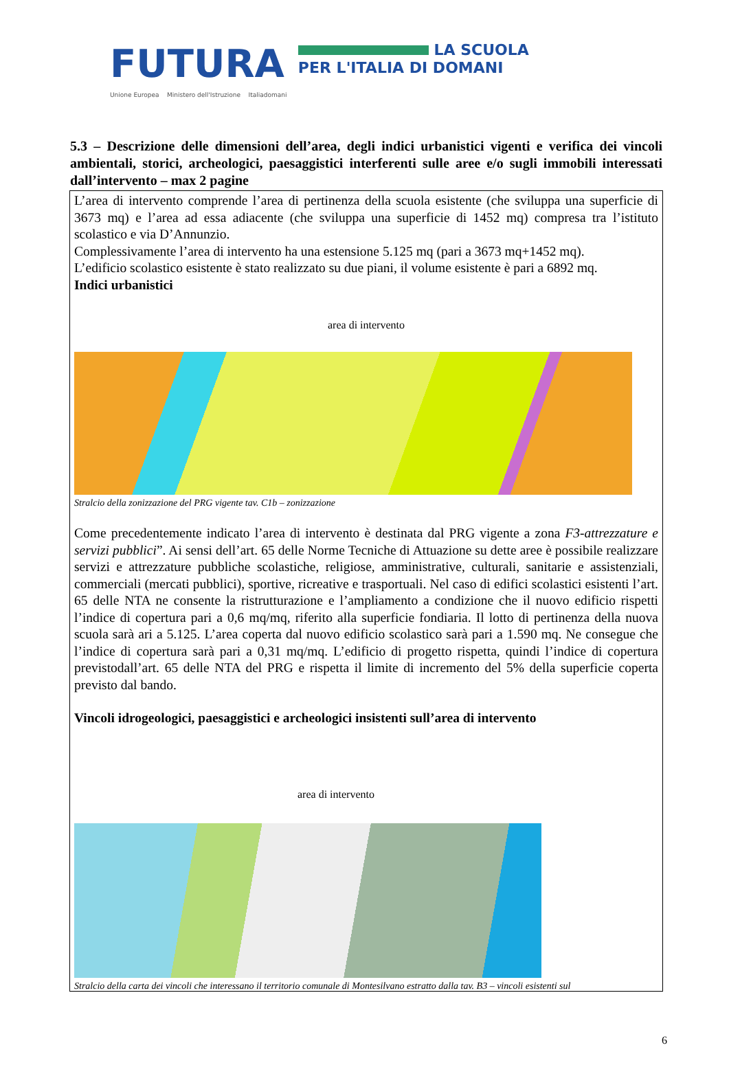FUTURA LA SCUOLA
PER L'ITALIA DI DOMANI
Unione Europea Ministero dell'Istruzione Italiadomani
5.3 – Descrizione delle dimensioni dell’area, degli indici urbanistici vigenti e verifica dei vincoli ambientali, storici, archeologici, paesaggistici interferenti sulle aree e/o sugli immobili interessati dall’intervento – max 2 pagine
L’area di intervento comprende l’area di pertinenza della scuola esistente (che sviluppa una superficie di 3673 mq) e l’area ad essa adiacente (che sviluppa una superficie di 1452 mq) compresa tra l’istituto scolastico e via D’Annunzio.
Complessivamente l’area di intervento ha una estensione 5.125 mq (pari a 3673 mq+1452 mq).
L’edificio scolastico esistente è stato realizzato su due piani, il volume esistente è pari a 6892 mq.
Indici urbanistici
area di intervento
Stralcio della zonizzazione del PRG vigente tav. C1b – zonizzazione
Come precedentemente indicato l’area di intervento è destinata dal PRG vigente a zona F3-attrezzature e servizi pubblici”. Ai sensi dell’art. 65 delle Norme Tecniche di Attuazione su dette aree è possibile realizzare servizi e attrezzature pubbliche scolastiche, religiose, amministrative, culturali, sanitarie e assistenziali, commerciali (mercati pubblici), sportive, ricreative e trasportuali. Nel caso di edifici scolastici esistenti l’art. 65 delle NTA ne consente la ristrutturazione e l’ampliamento a condizione che il nuovo edificio rispetti l’indice di copertura pari a 0,6 mq/mq, riferito alla superficie fondiaria. Il lotto di pertinenza della nuova scuola sarà ari a 5.125. L’area coperta dal nuovo edificio scolastico sarà pari a 1.590 mq. Ne consegue che l’indice di copertura sarà pari a 0,31 mq/mq. L’edificio di progetto rispetta, quindi l’indice di copertura previstodall’art. 65 delle NTA del PRG e rispetta il limite di incremento del 5% della superficie coperta previsto dal bando.
Vincoli idrogeologici, paesaggistici e archeologici insistenti sull’area di intervento
area di intervento
Stralcio della carta dei vincoli che interessano il territorio comunale di Montesilvano estratto dalla tav. B3 – vincoli esistenti sul
6